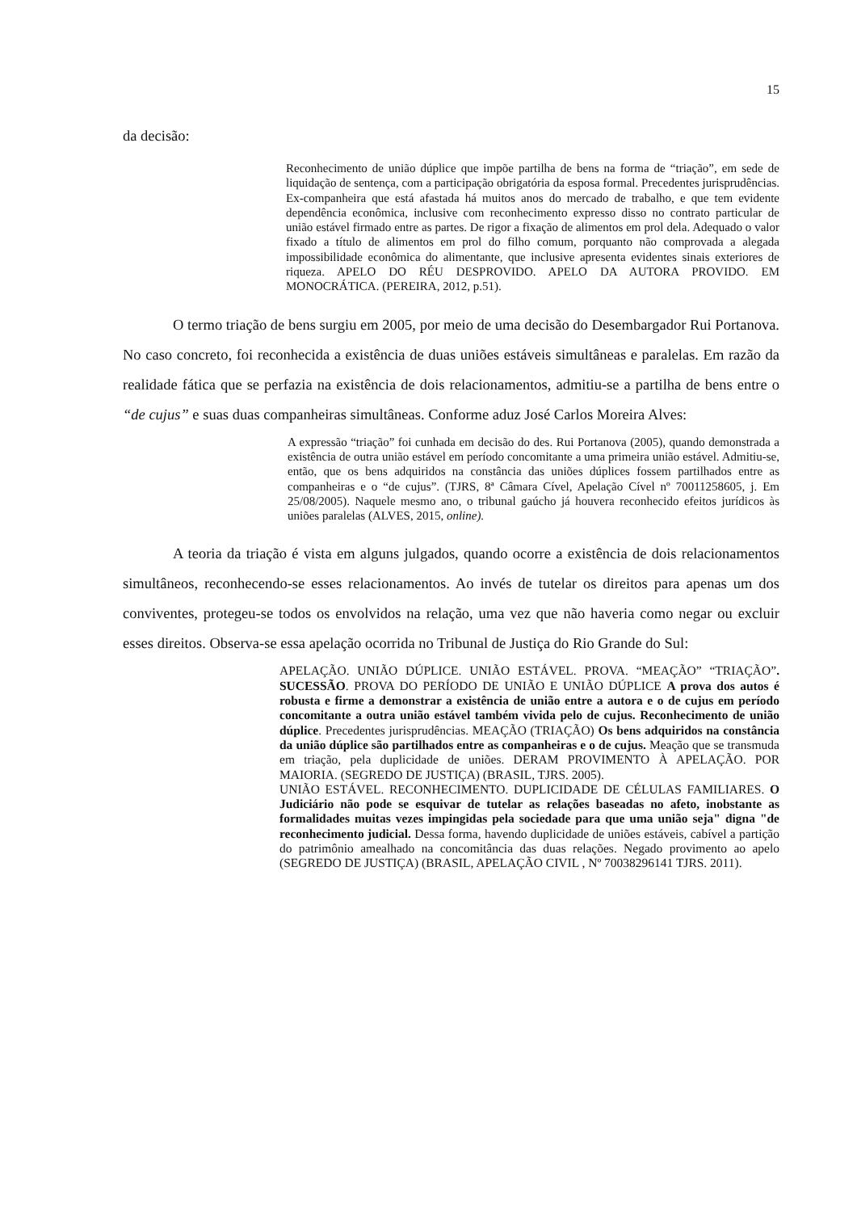15
da decisão:
Reconhecimento de união dúplice que impõe partilha de bens na forma de “triação”, em sede de liquidação de sentença, com a participação obrigatória da esposa formal. Precedentes jurisprudências. Ex-companheira que está afastada há muitos anos do mercado de trabalho, e que tem evidente dependência econômica, inclusive com reconhecimento expresso disso no contrato particular de união estável firmado entre as partes. De rigor a fixação de alimentos em prol dela. Adequado o valor fixado a título de alimentos em prol do filho comum, porquanto não comprovada a alegada impossibilidade econômica do alimentante, que inclusive apresenta evidentes sinais exteriores de riqueza. APELO DO RÉU DESPROVIDO. APELO DA AUTORA PROVIDO. EM MONOCRÁTICA. (PEREIRA, 2012, p.51).
O termo triação de bens surgiu em 2005, por meio de uma decisão do Desembargador Rui Portanova. No caso concreto, foi reconhecida a existência de duas uniões estáveis simultâneas e paralelas. Em razão da realidade fática que se perfazia na existência de dois relacionamentos, admitiu-se a partilha de bens entre o “de cujus” e suas duas companheiras simultâneas. Conforme aduz José Carlos Moreira Alves:
A expressão “triação” foi cunhada em decisão do des. Rui Portanova (2005), quando demonstrada a existência de outra união estável em período concomitante a uma primeira união estável. Admitiu-se, então, que os bens adquiridos na constância das uniões dúplices fossem partilhados entre as companheiras e o “de cujus”. (TJRS, 8ª Câmara Cível, Apelação Cível nº 70011258605, j. Em 25/08/2005). Naquele mesmo ano, o tribunal gaúcho já houvera reconhecido efeitos jurídicos às uniões paralelas (ALVES, 2015, online).
A teoria da triação é vista em alguns julgados, quando ocorre a existência de dois relacionamentos simultâneos, reconhecendo-se esses relacionamentos. Ao invés de tutelar os direitos para apenas um dos conviventes, protegeu-se todos os envolvidos na relação, uma vez que não haveria como negar ou excluir esses direitos. Observa-se essa apelação ocorrida no Tribunal de Justiça do Rio Grande do Sul:
APELAÇÃO. UNIÃO DÚPLICE. UNIÃO ESTÁVEL. PROVA. “MEAÇÃO” “TRIAÇÃO”. SUCESSÃO. PROVA DO PERÍODO DE UNIÃO E UNIÃO DÚPLICE A prova dos autos é robusta e firme a demonstrar a existência de união entre a autora e o de cujus em período concomitante a outra união estável também vivida pelo de cujus. Reconhecimento de união dúplice. Precedentes jurisprudências. MEAÇÃO (TRIAÇÃO) Os bens adquiridos na constância da união dúplice são partilhados entre as companheiras e o de cujus. Meação que se transmuda em triação, pela duplicidade de uniões. DERAM PROVIMENTO À APELAÇÃO. POR MAIORIA. (SEGREDO DE JUSTIÇA) (BRASIL, TJRS. 2005).
UNIÃO ESTÁVEL. RECONHECIMENTO. DUPLICIDADE DE CÉLULAS FAMILIARES. O Judiciário não pode se esquivar de tutelar as relações baseadas no afeto, inobstante as formalidades muitas vezes impingidas pela sociedade para que uma união seja" digna "de reconhecimento judicial. Dessa forma, havendo duplicidade de uniões estáveis, cabível a partição do patrimônio amealhado na concomitância das duas relações. Negado provimento ao apelo (SEGREDO DE JUSTIÇA) (BRASIL, APELAÇÃO CIVIL , Nº 70038296141 TJRS. 2011).